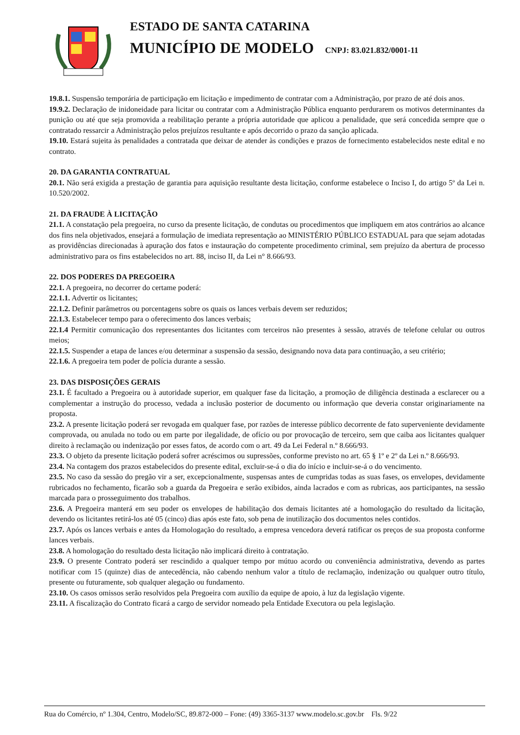ESTADO DE SANTA CATARINA
MUNICÍPIO DE MODELO CNPJ: 83.021.832/0001-11
19.8.1. Suspensão temporária de participação em licitação e impedimento de contratar com a Administração, por prazo de até dois anos.
19.9.2. Declaração de inidoneidade para licitar ou contratar com a Administração Pública enquanto perdurarem os motivos determinantes da punição ou até que seja promovida a reabilitação perante a própria autoridade que aplicou a penalidade, que será concedida sempre que o contratado ressarcir a Administração pelos prejuízos resultante e após decorrido o prazo da sanção aplicada.
19.10. Estará sujeita às penalidades a contratada que deixar de atender às condições e prazos de fornecimento estabelecidos neste edital e no contrato.
20. DA GARANTIA CONTRATUAL
20.1. Não será exigida a prestação de garantia para aquisição resultante desta licitação, conforme estabelece o Inciso I, do artigo 5º da Lei n. 10.520/2002.
21. DA FRAUDE À LICITAÇÃO
21.1. A constatação pela pregoeira, no curso da presente licitação, de condutas ou procedimentos que impliquem em atos contrários ao alcance dos fins nela objetivados, ensejará a formulação de imediata representação ao MINISTÉRIO PÚBLICO ESTADUAL para que sejam adotadas as providências direcionadas à apuração dos fatos e instauração do competente procedimento criminal, sem prejuízo da abertura de processo administrativo para os fins estabelecidos no art. 88, inciso II, da Lei n° 8.666/93.
22. DOS PODERES DA PREGOEIRA
22.1. A pregoeira, no decorrer do certame poderá:
22.1.1. Advertir os licitantes;
22.1.2. Definir parâmetros ou porcentagens sobre os quais os lances verbais devem ser reduzidos;
22.1.3. Estabelecer tempo para o oferecimento dos lances verbais;
22.1.4 Permitir comunicação dos representantes dos licitantes com terceiros não presentes à sessão, através de telefone celular ou outros meios;
22.1.5. Suspender a etapa de lances e/ou determinar a suspensão da sessão, designando nova data para continuação, a seu critério;
22.1.6. A pregoeira tem poder de polícia durante a sessão.
23. DAS DISPOSIÇÕES GERAIS
23.1. É facultado a Pregoeira ou à autoridade superior, em qualquer fase da licitação, a promoção de diligência destinada a esclarecer ou a complementar a instrução do processo, vedada a inclusão posterior de documento ou informação que deveria constar originariamente na proposta.
23.2. A presente licitação poderá ser revogada em qualquer fase, por razões de interesse público decorrente de fato superveniente devidamente comprovada, ou anulada no todo ou em parte por ilegalidade, de ofício ou por provocação de terceiro, sem que caiba aos licitantes qualquer direito à reclamação ou indenização por esses fatos, de acordo com o art. 49 da Lei Federal n.º 8.666/93.
23.3. O objeto da presente licitação poderá sofrer acréscimos ou supressões, conforme previsto no art. 65 § 1º e 2º da Lei n.º 8.666/93.
23.4. Na contagem dos prazos estabelecidos do presente edital, excluir-se-á o dia do início e incluir-se-á o do vencimento.
23.5. No caso da sessão do pregão vir a ser, excepcionalmente, suspensas antes de cumpridas todas as suas fases, os envelopes, devidamente rubricados no fechamento, ficarão sob a guarda da Pregoeira e serão exibidos, ainda lacrados e com as rubricas, aos participantes, na sessão marcada para o prosseguimento dos trabalhos.
23.6. A Pregoeira manterá em seu poder os envelopes de habilitação dos demais licitantes até a homologação do resultado da licitação, devendo os licitantes retirá-los até 05 (cinco) dias após este fato, sob pena de inutilização dos documentos neles contidos.
23.7. Após os lances verbais e antes da Homologação do resultado, a empresa vencedora deverá ratificar os preços de sua proposta conforme lances verbais.
23.8. A homologação do resultado desta licitação não implicará direito à contratação.
23.9. O presente Contrato poderá ser rescindido a qualquer tempo por mútuo acordo ou conveniência administrativa, devendo as partes notificar com 15 (quinze) dias de antecedência, não cabendo nenhum valor a título de reclamação, indenização ou qualquer outro título, presente ou futuramente, sob qualquer alegação ou fundamento.
23.10. Os casos omissos serão resolvidos pela Pregoeira com auxílio da equipe de apoio, à luz da legislação vigente.
23.11. A fiscalização do Contrato ficará a cargo de servidor nomeado pela Entidade Executora ou pela legislação.
Rua do Comércio, nº 1.304, Centro, Modelo/SC, 89.872-000 – Fone: (49) 3365-3137 www.modelo.sc.gov.br Fls. 9/22